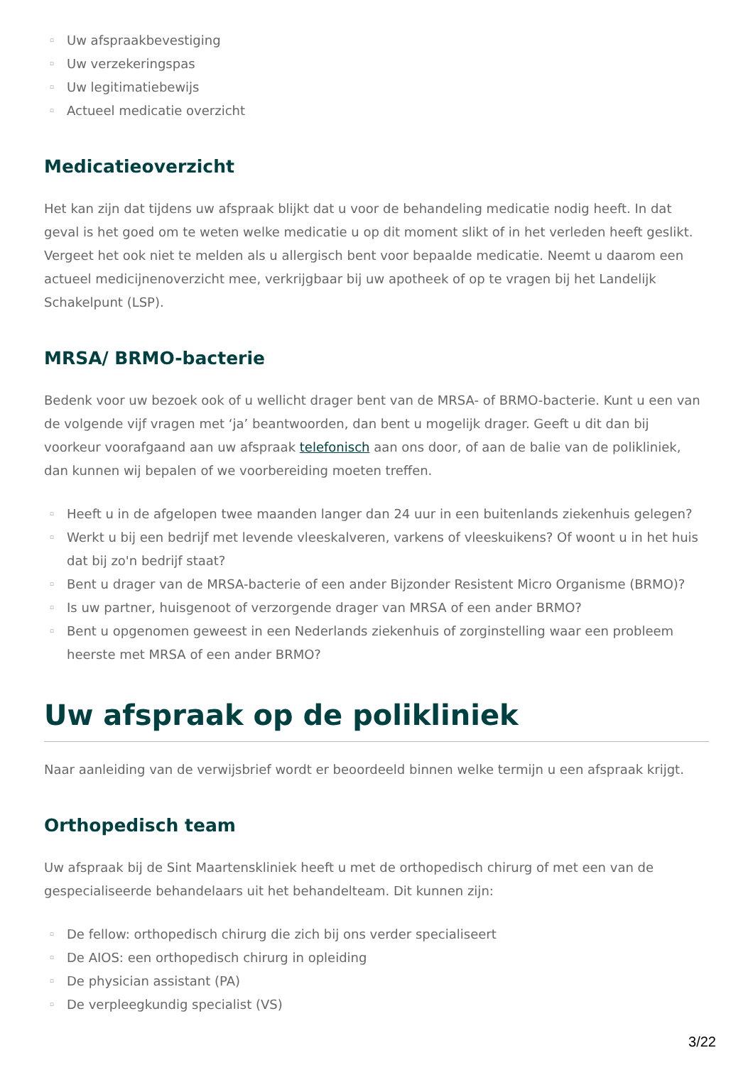▫ Uw afspraakbevestiging
▫ Uw verzekeringspas
▫ Uw legitimatiebewijs
▫ Actueel medicatie overzicht
Medicatieoverzicht
Het kan zijn dat tijdens uw afspraak blijkt dat u voor de behandeling medicatie nodig heeft. In dat geval is het goed om te weten welke medicatie u op dit moment slikt of in het verleden heeft geslikt. Vergeet het ook niet te melden als u allergisch bent voor bepaalde medicatie. Neemt u daarom een actueel medicijnenoverzicht mee, verkrijgbaar bij uw apotheek of op te vragen bij het Landelijk Schakelpunt (LSP).
MRSA/ BRMO-bacterie
Bedenk voor uw bezoek ook of u wellicht drager bent van de MRSA- of BRMO-bacterie. Kunt u een van de volgende vijf vragen met ‘ja’ beantwoorden, dan bent u mogelijk drager. Geeft u dit dan bij voorkeur voorafgaand aan uw afspraak telefonisch aan ons door, of aan de balie van de polikliniek, dan kunnen wij bepalen of we voorbereiding moeten treffen.
▫ Heeft u in de afgelopen twee maanden langer dan 24 uur in een buitenlands ziekenhuis gelegen?
▫ Werkt u bij een bedrijf met levende vleeskalveren, varkens of vleeskuikens? Of woont u in het huis dat bij zo'n bedrijf staat?
▫ Bent u drager van de MRSA-bacterie of een ander Bijzonder Resistent Micro Organisme (BRMO)?
▫ Is uw partner, huisgenoot of verzorgende drager van MRSA of een ander BRMO?
▫ Bent u opgenomen geweest in een Nederlands ziekenhuis of zorginstelling waar een probleem heerste met MRSA of een ander BRMO?
Uw afspraak op de polikliniek
Naar aanleiding van de verwijsbrief wordt er beoordeeld binnen welke termijn u een afspraak krijgt.
Orthopedisch team
Uw afspraak bij de Sint Maartenskliniek heeft u met de orthopedisch chirurg of met een van de gespecialiseerde behandelaars uit het behandelteam. Dit kunnen zijn:
▫ De fellow: orthopedisch chirurg die zich bij ons verder specialiseert
▫ De AIOS: een orthopedisch chirurg in opleiding
▫ De physician assistant (PA)
▫ De verpleegkundig specialist (VS)
3/22